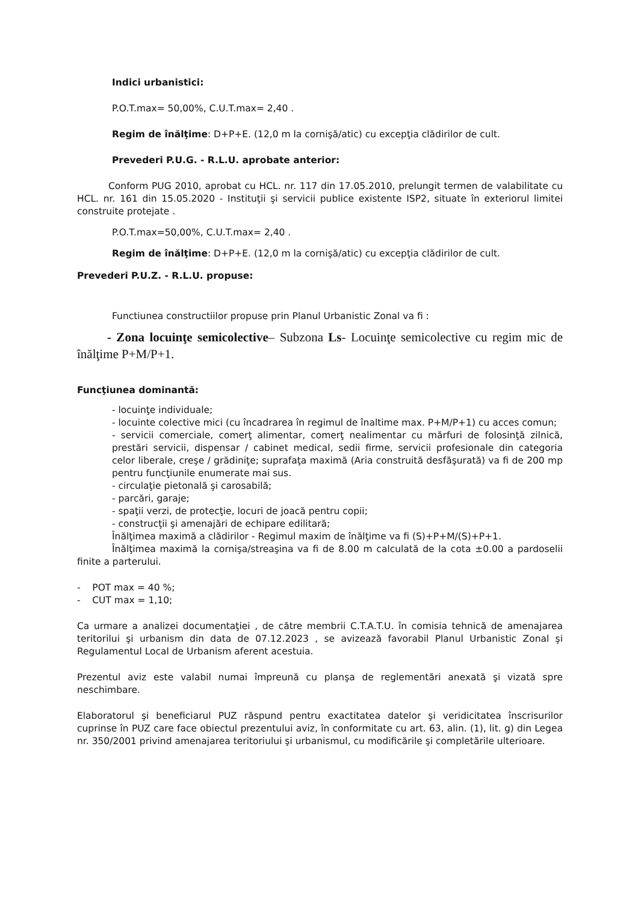Indici urbanistici:
P.O.T.max= 50,00%, C.U.T.max= 2,40 .
Regim de înălţime: D+P+E. (12,0 m la cornişă/atic) cu excepţia clădirilor de cult.
Prevederi P.U.G. - R.L.U. aprobate anterior:
Conform PUG 2010, aprobat cu HCL. nr. 117 din 17.05.2010, prelungit termen de valabilitate cu HCL. nr. 161 din 15.05.2020 - Instituţii şi servicii publice existente ISP2, situate în exteriorul limitei construite protejate .
P.O.T.max=50,00%, C.U.T.max= 2,40 .
Regim de înălţime: D+P+E. (12,0 m la cornişă/atic) cu excepţia clădirilor de cult.
Prevederi P.U.Z. - R.L.U. propuse:
Functiunea constructiilor propuse prin Planul Urbanistic Zonal va fi :
- Zona locuinţe semicolective– Subzona Ls- Locuinţe semicolective cu regim mic de înălţime P+M/P+1.
Funcţiunea dominantă:
- locuinţe individuale;
- locuinte colective mici (cu încadrarea în regimul de înaltime max. P+M/P+1) cu acces comun;
- servicii comerciale, comerţ alimentar, comerţ nealimentar cu mărfuri de folosinţă zilnică, prestări servicii, dispensar / cabinet medical, sedii firme, servicii profesionale din categoria celor liberale, creşe / grădiniţe; suprafaţa maximă (Aria construită desfăşurată) va fi de 200 mp pentru funcţiunile enumerate mai sus.
- circulaţie pietonală şi carosabilă;
- parcări, garaje;
- spaţii verzi, de protecţie, locuri de joacă pentru copii;
- construcţii şi amenajări de echipare edilitară;
Înălţimea maximă a clădirilor - Regimul maxim de înălţime va fi (S)+P+M/(S)+P+1.
Înălţimea maximă la cornişa/streaşina va fi de 8.00 m calculată de la cota ±0.00 a pardoselii finite a parterului.
- POT max = 40 %;
- CUT max = 1,10;
Ca urmare a analizei documentaţiei , de către membrii C.T.A.T.U. în comisia tehnică de amenajarea teritorilui şi urbanism din data de 07.12.2023 , se avizează favorabil Planul Urbanistic Zonal şi Regulamentul Local de Urbanism aferent acestuia.
Prezentul aviz este valabil numai împreună cu planşa de reglementări anexată şi vizată spre neschimbare.
Elaboratorul şi beneficiarul PUZ răspund pentru exactitatea datelor şi veridicitatea înscrisurilor cuprinse în PUZ care face obiectul prezentului aviz, în conformitate cu art. 63, alin. (1), lit. g) din Legea nr. 350/2001 privind amenajarea teritoriului şi urbanismul, cu modificările şi completările ulterioare.